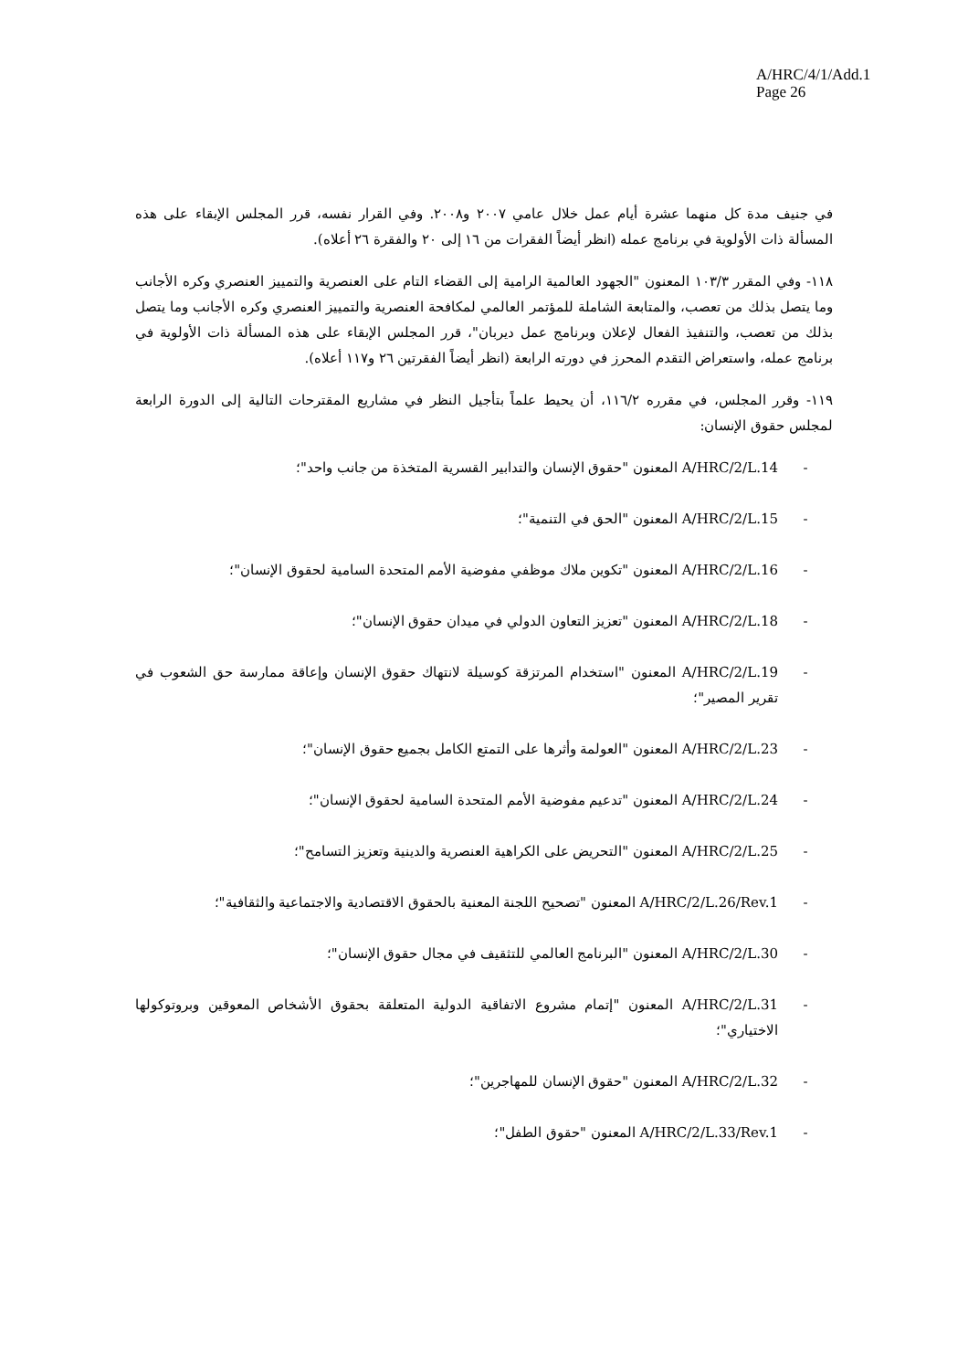A/HRC/4/1/Add.1
Page 26
في جنيف مدة كل منهما عشرة أيام عمل خلال عامي ٢٠٠٧ و٢٠٠٨. وفي القرار نفسه، قرر المجلس الإبقاء على هذه المسألة ذات الأولوية في برنامج عمله (انظر أيضاً الفقرات من ١٦ إلى ٢٠ والفقرة ٢٦ أعلاه).
١١٨- وفي المقرر ١٠٣/٣ المعنون "الجهود العالمية الرامية إلى القضاء التام على العنصرية والتمييز العنصري وكره الأجانب وما يتصل بذلك من تعصب، والمتابعة الشاملة للمؤتمر العالمي لمكافحة العنصرية والتمييز العنصري وكره الأجانب وما يتصل بذلك من تعصب، والتنفيذ الفعال لإعلان وبرنامج عمل ديربان"، قرر المجلس الإبقاء على هذه المسألة ذات الأولوية في برنامج عمله، واستعراض التقدم المحرز في دورته الرابعة (انظر أيضاً الفقرتين ٢٦ و١١٧ أعلاه).
١١٩- وقرر المجلس، في مقرره ١١٦/٢، أن يحيط علماً بتأجيل النظر في مشاريع المقترحات التالية إلى الدورة الرابعة لمجلس حقوق الإنسان:
- A/HRC/2/L.14 المعنون "حقوق الإنسان والتدابير القسرية المتخذة من جانب واحد"؛
- A/HRC/2/L.15 المعنون "الحق في التنمية"؛
- A/HRC/2/L.16 المعنون "تكوين ملاك موظفي مفوضية الأمم المتحدة السامية لحقوق الإنسان"؛
- A/HRC/2/L.18 المعنون "تعزيز التعاون الدولي في ميدان حقوق الإنسان"؛
- A/HRC/2/L.19 المعنون "استخدام المرتزقة كوسيلة لانتهاك حقوق الإنسان وإعاقة ممارسة حق الشعوب في تقرير المصير"؛
- A/HRC/2/L.23 المعنون "العولمة وأثرها على التمتع الكامل بجميع حقوق الإنسان"؛
- A/HRC/2/L.24 المعنون "تدعيم مفوضية الأمم المتحدة السامية لحقوق الإنسان"؛
- A/HRC/2/L.25 المعنون "التحريض على الكراهية العنصرية والدينية وتعزيز التسامح"؛
- A/HRC/2/L.26/Rev.1 المعنون "تصحيح اللجنة المعنية بالحقوق الاقتصادية والاجتماعية والثقافية"؛
- A/HRC/2/L.30 المعنون "البرنامج العالمي للتثقيف في مجال حقوق الإنسان"؛
- A/HRC/2/L.31 المعنون "إتمام مشروع الاتفاقية الدولية المتعلقة بحقوق الأشخاص المعوقين وبروتوكولها الاختياري"؛
- A/HRC/2/L.32 المعنون "حقوق الإنسان للمهاجرين"؛
- A/HRC/2/L.33/Rev.1 المعنون "حقوق الطفل"؛